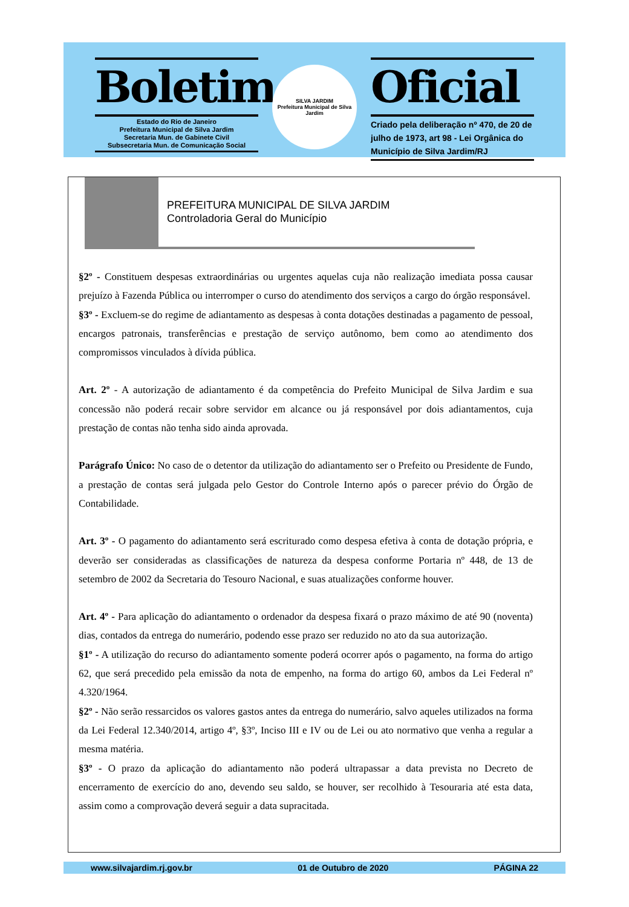Boletim
Estado do Rio de Janeiro
Prefeitura Municipal de Silva Jardim
Secretaria Mun. de Gabinete Civil
Subsecretaria Mun. de Comunicação Social
SILVA JARDIM
Prefeitura Municipal de Silva Jardim
Oficial
Criado pela deliberação nº 470, de 20 de julho de 1973, art 98 - Lei Orgânica do Município de Silva Jardim/RJ
PREFEITURA MUNICIPAL DE SILVA JARDIM
Controladoria Geral do Município
§2º - Constituem despesas extraordinárias ou urgentes aquelas cuja não realização imediata possa causar prejuízo à Fazenda Pública ou interromper o curso do atendimento dos serviços a cargo do órgão responsável.
§3º - Excluem-se do regime de adiantamento as despesas à conta dotações destinadas a pagamento de pessoal, encargos patronais, transferências e prestação de serviço autônomo, bem como ao atendimento dos compromissos vinculados à dívida pública.
Art. 2º - A autorização de adiantamento é da competência do Prefeito Municipal de Silva Jardim e sua concessão não poderá recair sobre servidor em alcance ou já responsável por dois adiantamentos, cuja prestação de contas não tenha sido ainda aprovada.
Parágrafo Único: No caso de o detentor da utilização do adiantamento ser o Prefeito ou Presidente de Fundo, a prestação de contas será julgada pelo Gestor do Controle Interno após o parecer prévio do Órgão de Contabilidade.
Art. 3º - O pagamento do adiantamento será escriturado como despesa efetiva à conta de dotação própria, e deverão ser consideradas as classificações de natureza da despesa conforme Portaria nº 448, de 13 de setembro de 2002 da Secretaria do Tesouro Nacional, e suas atualizações conforme houver.
Art. 4º - Para aplicação do adiantamento o ordenador da despesa fixará o prazo máximo de até 90 (noventa) dias, contados da entrega do numerário, podendo esse prazo ser reduzido no ato da sua autorização.
§1º - A utilização do recurso do adiantamento somente poderá ocorrer após o pagamento, na forma do artigo 62, que será precedido pela emissão da nota de empenho, na forma do artigo 60, ambos da Lei Federal nº 4.320/1964.
§2º - Não serão ressarcidos os valores gastos antes da entrega do numerário, salvo aqueles utilizados na forma da Lei Federal 12.340/2014, artigo 4º, §3º, Inciso III e IV ou de Lei ou ato normativo que venha a regular a mesma matéria.
§3º - O prazo da aplicação do adiantamento não poderá ultrapassar a data prevista no Decreto de encerramento de exercício do ano, devendo seu saldo, se houver, ser recolhido à Tesouraria até esta data, assim como a comprovação deverá seguir a data supracitada.
www.silvajardim.rj.gov.br 01 de Outubro de 2020 PÁGINA 22